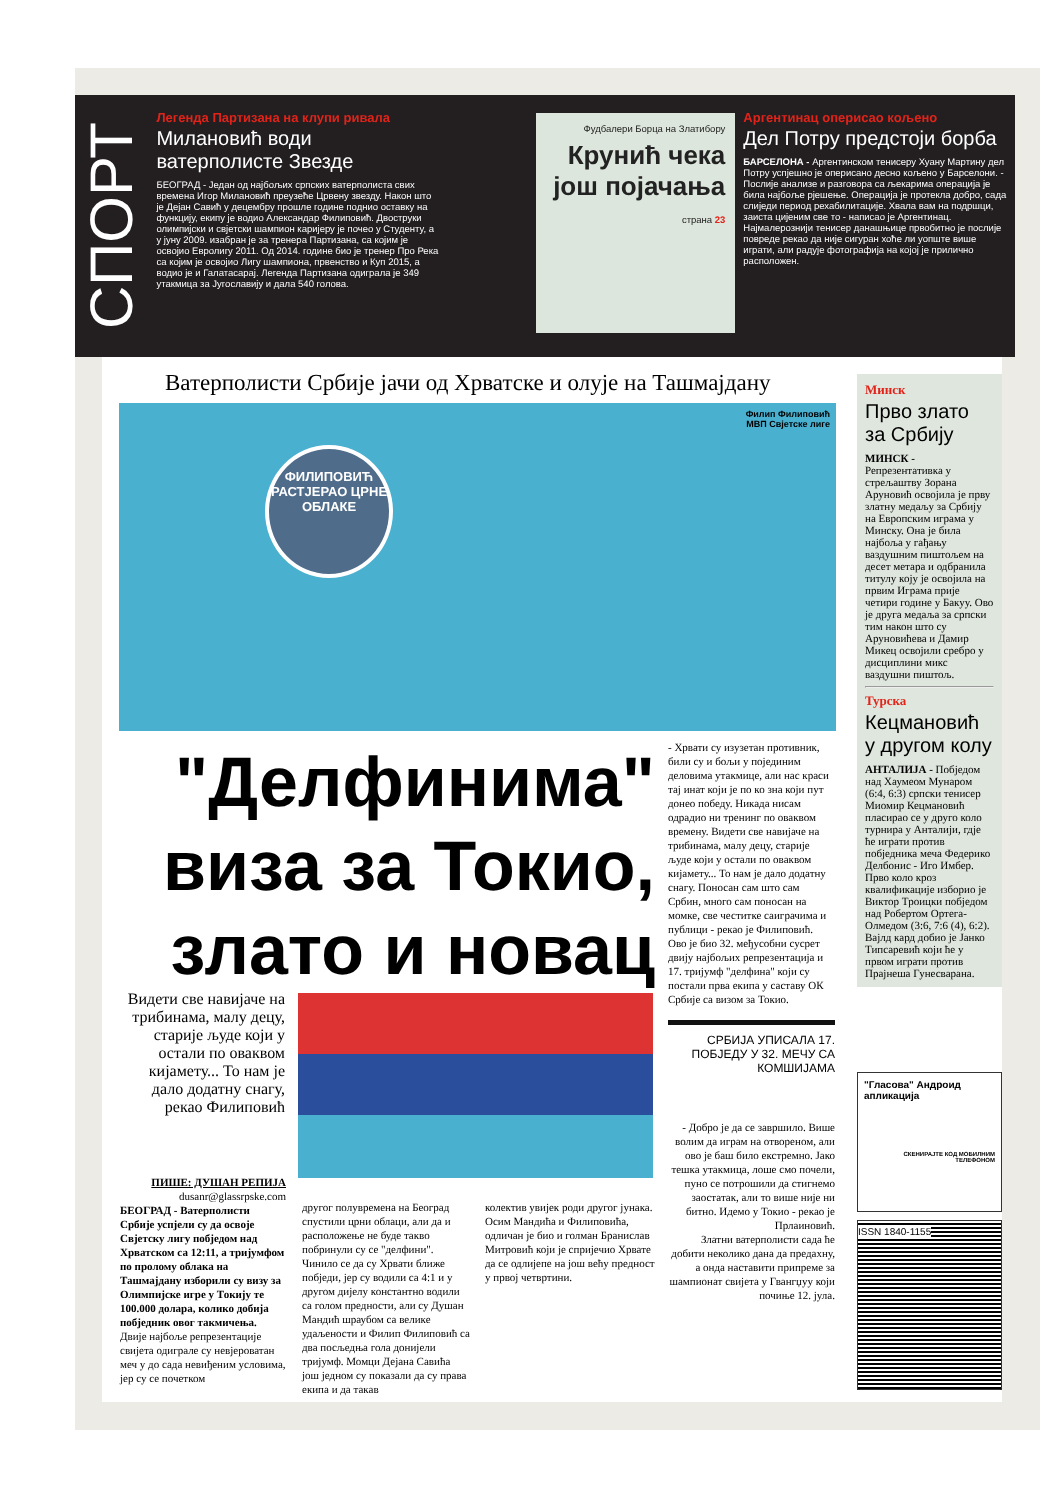СПОРТ
Легенда Партизана на клупи ривала
Милановић води ватерполисте Звезде
БЕОГРАД - Један од најбољих српских ватерполиста свих времена Игор Милановић преузеће Црвену звезду. Након што је Дејан Савић у децембру прошле године поднио оставку на функцију, екипу је водио Александар Филиповић. Двоструки олимпијски и свјетски шампион каријеру је почео у Студенту, а у јуну 2009. изабран је за тренера Партизана, са којим је освојио Евролигу 2011. Од 2014. године био је тренер Про Река са којим је освојио Лигу шампиона, првенство и Куп 2015, а водио је и Галатасарај. Легенда Партизана одиграла је 349 утакмица за Југославију и дала 540 голова.
Фудбалери Борца на Златибору
Крунић чека још појачања
страна 23
Аргентинац оперисао кољено
Дел Потру предстоји борба
БАРСЕЛОНА - Аргентинском тенисеру Хуану Мартину дел Потру успјешно је оперисано десно кољено у Барселони. - Послије анализе и разговора са љекарима операција је била најбоље рјешење. Операција је протекла добро, сада слиједи период рехабилитације. Хвала вам на подршци, заиста цијеним све то - написао је Аргентинац. Најмалерознији тенисер данашњице првобитно је послије повреде рекао да није сигуран хоће ли уопште више играти, али радује фотографија на којој је прилично расположен.
Ватерполисти Србије јачи од Хрватске и олује на Ташмајдану
Филип Филиповић
МВП Свјетске лиге
ФИЛИПОВИЋ РАСТЈЕРАО ЦРНЕ ОБЛАКЕ
Минск
Прво злато за Србију
МИНСК - Репрезентативка у стрељаштву Зорана Аруновић освојила је прву златну медаљу за Србију на Европским играма у Минску. Она је била најбоља у гађању ваздушним пиштољем на десет метара и одбранила титулу коју је освојила на првим Играма прије четири године у Бакуу. Ово је друга медаља за српски тим након што су Аруновићева и Дамир Микец освојили сребро у дисциплини микс ваздушни пиштољ.
Турска
Кецмановић у другом колу
АНТАЛИЈА - Побједом над Хаумеом Мунаром (6:4, 6:3) српски тенисер Миомир Кецмановић пласирао се у друго коло турнира у Анталији, гдје ће играти против побједника меча Федерико Делбонис - Иго Имбер. Прво коло кроз квалификације изборио је Виктор Троицки побједом над Робертом Ортега-Олмедом (3:6, 7:6 (4), 6:2). Вајлд кард добио је Јанко Типсаревић који ће у првом играти против Прајнеша Гунесварана.
"Делфинима" виза за Токио, злато и новац
- Хрвати су изузетан противник, били су и бољи у појединим деловима утакмице, али нас краси тај инат који је по ко зна који пут донео победу. Никада нисам одрадио ни тренинг по оваквом времену. Видети све навијаче на трибинама, малу децу, старије људе који у остали по оваквом кијамету... То нам је дало додатну снагу. Поносан сам што сам Србин, много сам поносан на момке, све честитке саиграчима и публици - рекао је Филиповић.
Ово је био 32. међусобни сусрет двију најбољих репрезентација и 17. тријумф "делфина" који су постали прва екипа у саставу ОК Србије са визом за Токио.
СРБИЈА УПИСАЛА 17. ПОБЈЕДУ У 32. МЕЧУ СА КОМШИЈАМА
Видети све навијаче на трибинама, малу децу, старије људе који у остали по оваквом кијамету... То нам је дало додатну снагу, рекао Филиповић
ПИШЕ: ДУШАН РЕПИЈА
dusanr@glassrpske.com
БЕОГРАД - Ватерполисти Србије успјели су да освоје Свјетску лигу побједом над Хрватском са 12:11, а тријумфом по пролому облака на Ташмајдану изборили су визу за Олимпијске игре у Токију те 100.000 долара, колико добија побједник овог такмичења.
Двије најбоље репрезентације свијета одиграле су невјероватан меч у до сада невиђеним условима, јер су се почетком
другог полувремена на Београд спустили црни облаци, али да и расположење не буде такво побринули су се "делфини". Чинило се да су Хрвати ближе побједи, јер су водили са 4:1 и у другом дијелу константно водили са голом предности, али су Душан Мандић шраубом са велике удаљености и Филип Филиповић са два посљедња гола донијели тријумф. Момци Дејана Савића још једном су показали да су права екипа и да такав
колектив увијек роди другог јунака. Осим Мандића и Филиповића, одличан је био и голман Бранислав Митровић који је спријечио Хрвате да се одлијепе на још већу предност у првој четвртини.
- Добро је да се завршило. Више волим да играм на отвореном, али ово је баш било екстремно. Јако тешка утакмица, лоше смо почели, пуно се потрошили да стигнемо заостатак, али то више није ни битно. Идемо у Токио - рекао је Прлаиновић.
Златни ватерполисти сада ће добити неколико дана да предахну, а онда наставити припреме за шампионат свијета у Гвангџуу који почиње 12. јула.
"Гласова" Андроид апликација
СКЕНИРАЈТЕ КОД МОБИЛНИМ ТЕЛЕФОНОМ
ISSN 1840-1155